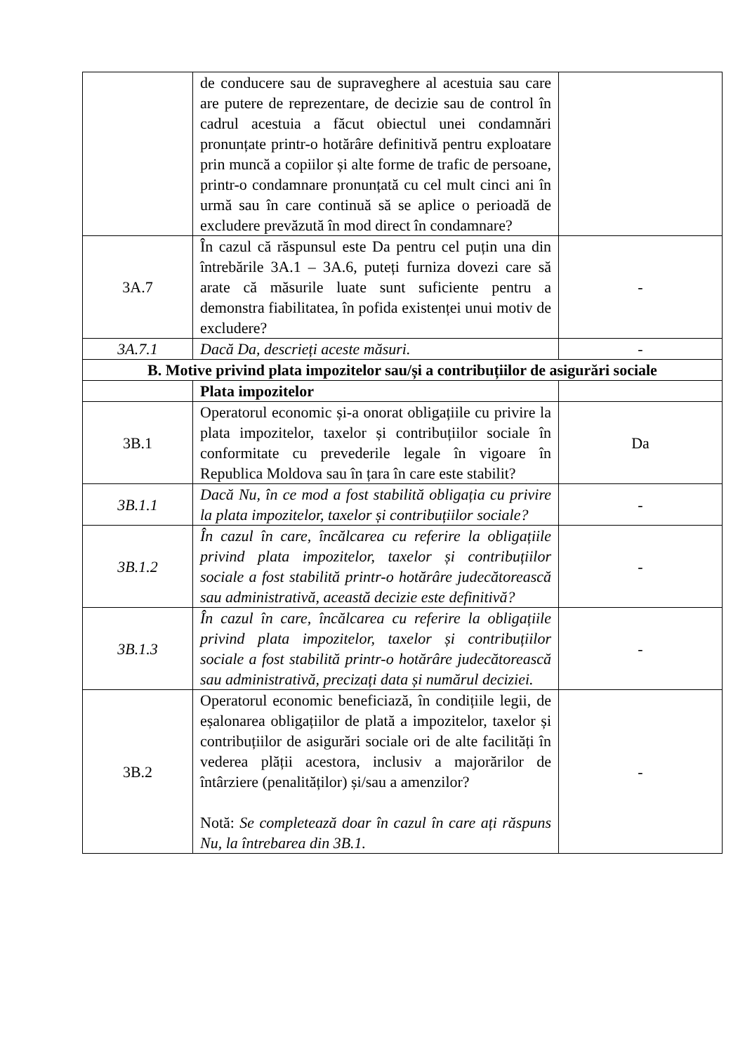| | de conducere sau de supraveghere al acestuia sau care are putere de reprezentare, de decizie sau de control în cadrul acestuia a făcut obiectul unei condamnări pronunțate printr-o hotărâre definitivă pentru exploatare prin muncă a copiilor și alte forme de trafic de persoane, printr-o condamnare pronunțată cu cel mult cinci ani în urmă sau în care continuă să se aplice o perioadă de excludere prevăzută în mod direct în condamnare? | |
| 3A.7 | În cazul că răspunsul este Da pentru cel puțin una din întrebările 3A.1 – 3A.6, puteți furniza dovezi care să arate că măsurile luate sunt suficiente pentru a demonstra fiabilitatea, în pofida existenței unui motiv de excludere? | - |
| 3A.7.1 | Dacă Da, descrieți aceste măsuri. | - |
| B. Motive privind plata impozitelor sau/și a contribuțiilor de asigurări sociale | | |
| | Plata impozitelor | |
| 3B.1 | Operatorul economic și-a onorat obligațiile cu privire la plata impozitelor, taxelor și contribuțiilor sociale în conformitate cu prevederile legale în vigoare în Republica Moldova sau în țara în care este stabilit? | Da |
| 3B.1.1 | Dacă Nu, în ce mod a fost stabilită obligația cu privire la plata impozitelor, taxelor și contribuțiilor sociale? | - |
| 3B.1.2 | În cazul în care, încălcarea cu referire la obligațiile privind plata impozitelor, taxelor și contribuțiilor sociale a fost stabilită printr-o hotărâre judecătorească sau administrativă, această decizie este definitivă? | - |
| 3B.1.3 | În cazul în care, încălcarea cu referire la obligațiile privind plata impozitelor, taxelor și contribuțiilor sociale a fost stabilită printr-o hotărâre judecătorească sau administrativă, precizați data și numărul deciziei. | - |
| 3B.2 | Operatorul economic beneficiază, în condițiile legii, de eșalonarea obligațiilor de plată a impozitelor, taxelor și contribuțiilor de asigurări sociale ori de alte facilități în vederea plății acestora, inclusiv a majorărilor de întârziere (penalităților) și/sau a amenzilor? Notă: Se completează doar în cazul în care ați răspuns Nu, la întrebarea din 3B.1. | - |